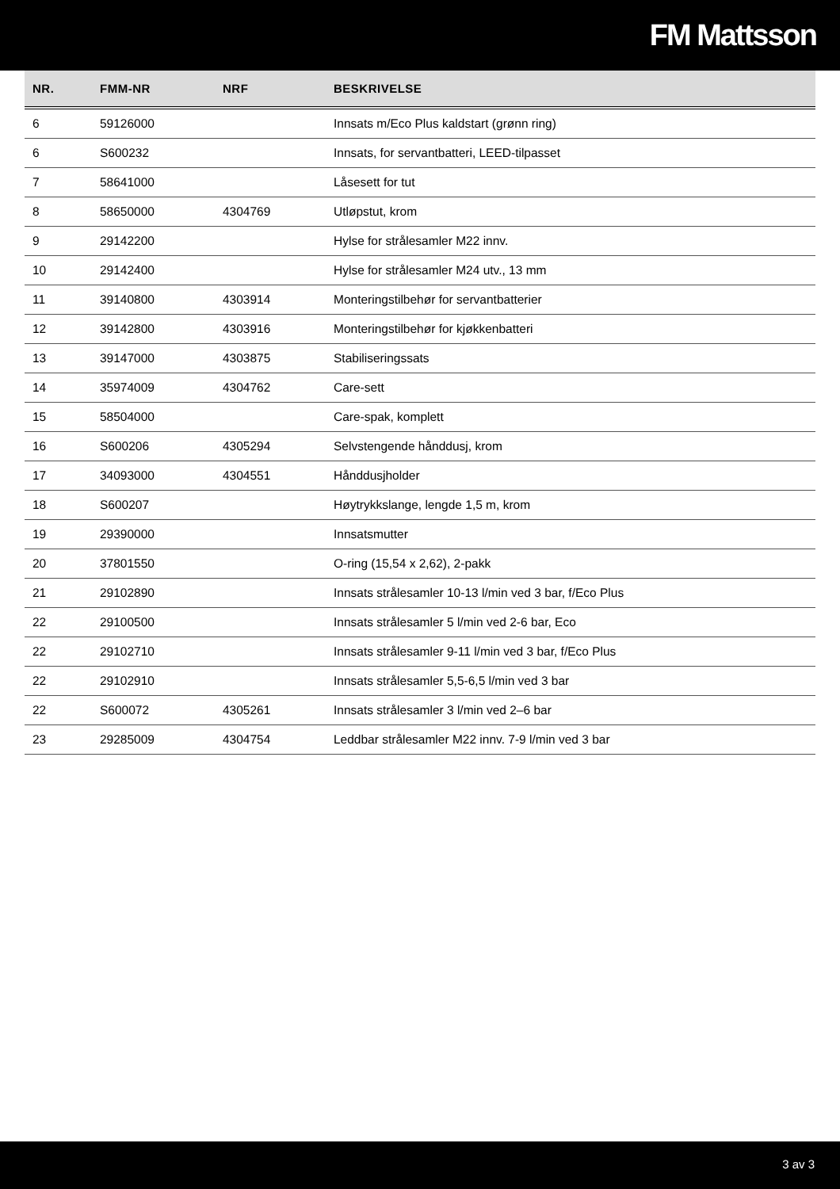FM Mattsson
| NR. | FMM-NR | NRF | BESKRIVELSE |
| --- | --- | --- | --- |
| 6 | 59126000 | | Innsats m/Eco Plus kaldstart (grønn ring) |
| 6 | S600232 | | Innsats, for servantbatteri, LEED-tilpasset |
| 7 | 58641000 | | Låsesett for tut |
| 8 | 58650000 | 4304769 | Utløpstut, krom |
| 9 | 29142200 | | Hylse for strålesamler M22 innv. |
| 10 | 29142400 | | Hylse for strålesamler M24 utv., 13 mm |
| 11 | 39140800 | 4303914 | Monteringstilbehør for servantbatterier |
| 12 | 39142800 | 4303916 | Monteringstilbehør for kjøkkenbatteri |
| 13 | 39147000 | 4303875 | Stabiliseringssats |
| 14 | 35974009 | 4304762 | Care-sett |
| 15 | 58504000 | | Care-spak, komplett |
| 16 | S600206 | 4305294 | Selvstengende hånddusj, krom |
| 17 | 34093000 | 4304551 | Hånddusjholder |
| 18 | S600207 | | Høytrykkslange, lengde 1,5 m, krom |
| 19 | 29390000 | | Innsatsmutter |
| 20 | 37801550 | | O-ring (15,54 x 2,62), 2-pakk |
| 21 | 29102890 | | Innsats strålesamler 10-13 l/min ved 3 bar, f/Eco Plus |
| 22 | 29100500 | | Innsats strålesamler 5 l/min ved 2-6 bar, Eco |
| 22 | 29102710 | | Innsats strålesamler 9-11 l/min ved 3 bar, f/Eco Plus |
| 22 | 29102910 | | Innsats strålesamler 5,5-6,5 l/min ved 3 bar |
| 22 | S600072 | 4305261 | Innsats strålesamler 3 l/min ved 2–6 bar |
| 23 | 29285009 | 4304754 | Leddbar strålesamler M22 innv. 7-9 l/min ved 3 bar |
3 av 3